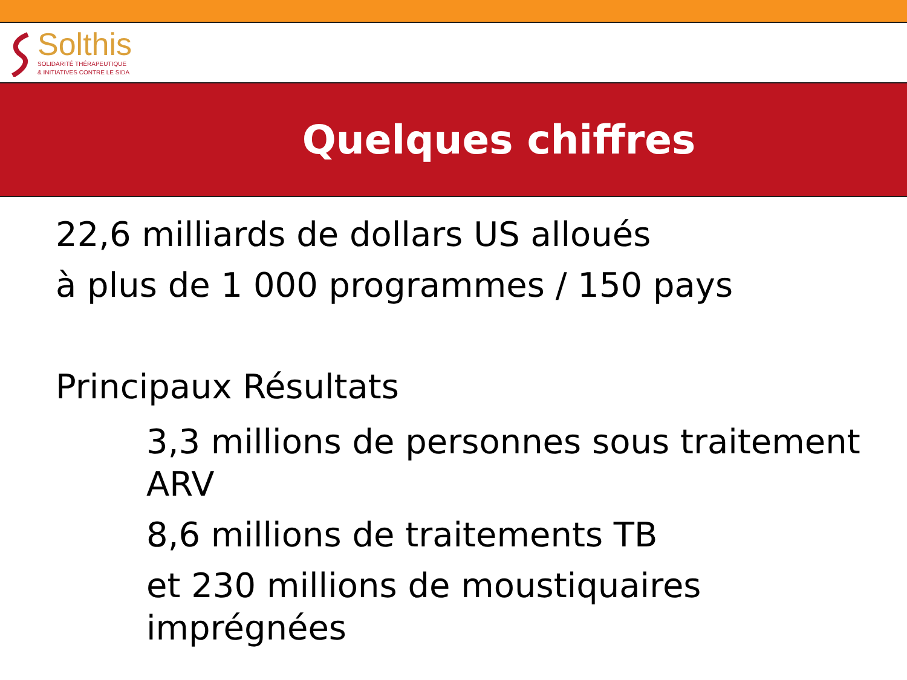Solthis
SOLIDARITÉ THÉRAPEUTIQUE
& INITIATIVES CONTRE LE SIDA
Quelques chiffres
22,6 milliards de dollars US alloués
à plus de 1 000 programmes / 150 pays
Principaux Résultats
3,3 millions de personnes sous traitement ARV
8,6 millions de traitements TB
et 230 millions de moustiquaires imprégnées